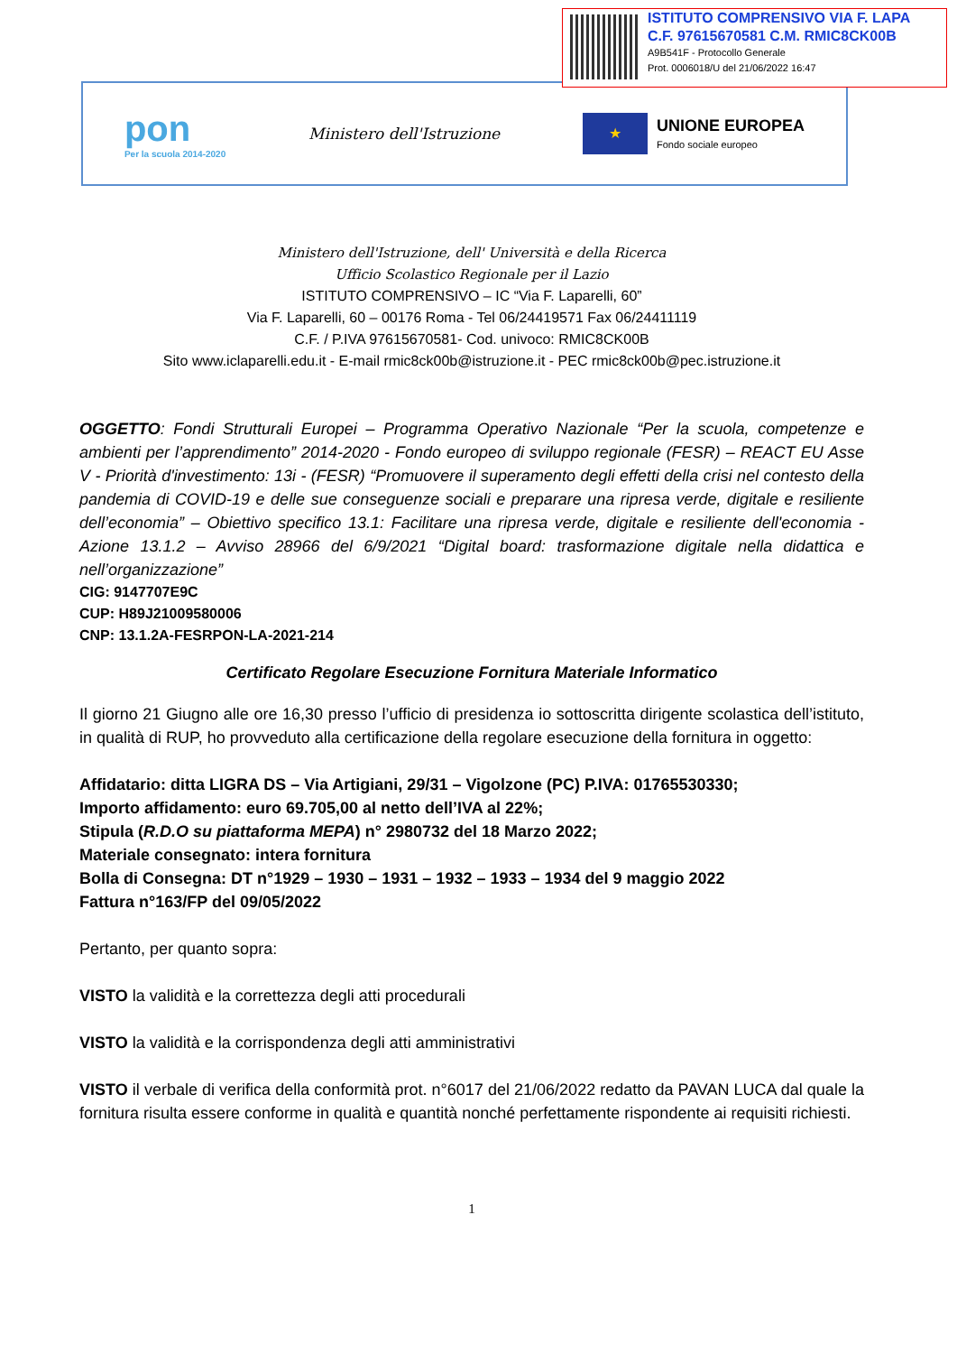ISTITUTO COMPRENSIVO VIA F. LAPA
C.F. 97615670581 C.M. RMIC8CK00B
A9B541F - Protocollo Generale
Prot. 0006018/U del 21/06/2022 16:47
pon
Per la scuola 2014-2020
Ministero dell'Istruzione
★
UNIONE EUROPEA
Fondo sociale europeo
Ministero dell'Istruzione, dell' Università e della Ricerca
Ufficio Scolastico Regionale per il Lazio
ISTITUTO COMPRENSIVO – IC “Via F. Laparelli, 60”
Via F. Laparelli, 60 – 00176 Roma - Tel 06/24419571 Fax 06/24411119
C.F. / P.IVA 97615670581- Cod. univoco: RMIC8CK00B
Sito www.iclaparelli.edu.it - E-mail rmic8ck00b@istruzione.it - PEC rmic8ck00b@pec.istruzione.it
OGGETTO: Fondi Strutturali Europei – Programma Operativo Nazionale “Per la scuola, competenze e ambienti per l’apprendimento” 2014-2020 - Fondo europeo di sviluppo regionale (FESR) – REACT EU Asse V - Priorità d'investimento: 13i - (FESR) “Promuovere il superamento degli effetti della crisi nel contesto della pandemia di COVID-19 e delle sue conseguenze sociali e preparare una ripresa verde, digitale e resiliente dell’economia” – Obiettivo specifico 13.1: Facilitare una ripresa verde, digitale e resiliente dell'economia -Azione 13.1.2 – Avviso 28966 del 6/9/2021 “Digital board: trasformazione digitale nella didattica e nell’organizzazione”
CIG: 9147707E9C
CUP: H89J21009580006
CNP: 13.1.2A-FESRPON-LA-2021-214
Certificato Regolare Esecuzione Fornitura Materiale Informatico
Il giorno 21 Giugno alle ore 16,30 presso l’ufficio di presidenza io sottoscritta dirigente scolastica dell’istituto, in qualità di RUP, ho provveduto alla certificazione della regolare esecuzione della fornitura in oggetto:
Affidatario: ditta LIGRA DS – Via Artigiani, 29/31 – Vigolzone (PC) P.IVA: 01765530330;
Importo affidamento: euro 69.705,00 al netto dell’IVA al 22%;
Stipula (R.D.O su piattaforma MEPA) n° 2980732 del 18 Marzo 2022;
Materiale consegnato: intera fornitura
Bolla di Consegna: DT n°1929 – 1930 – 1931 – 1932 – 1933 – 1934 del 9 maggio 2022
Fattura n°163/FP del 09/05/2022
Pertanto, per quanto sopra:
VISTO la validità e la correttezza degli atti procedurali
VISTO la validità e la corrispondenza degli atti amministrativi
VISTO il verbale di verifica della conformità prot. n°6017 del 21/06/2022 redatto da PAVAN LUCA dal quale la fornitura risulta essere conforme in qualità e quantità nonché perfettamente rispondente ai requisiti richiesti.
1